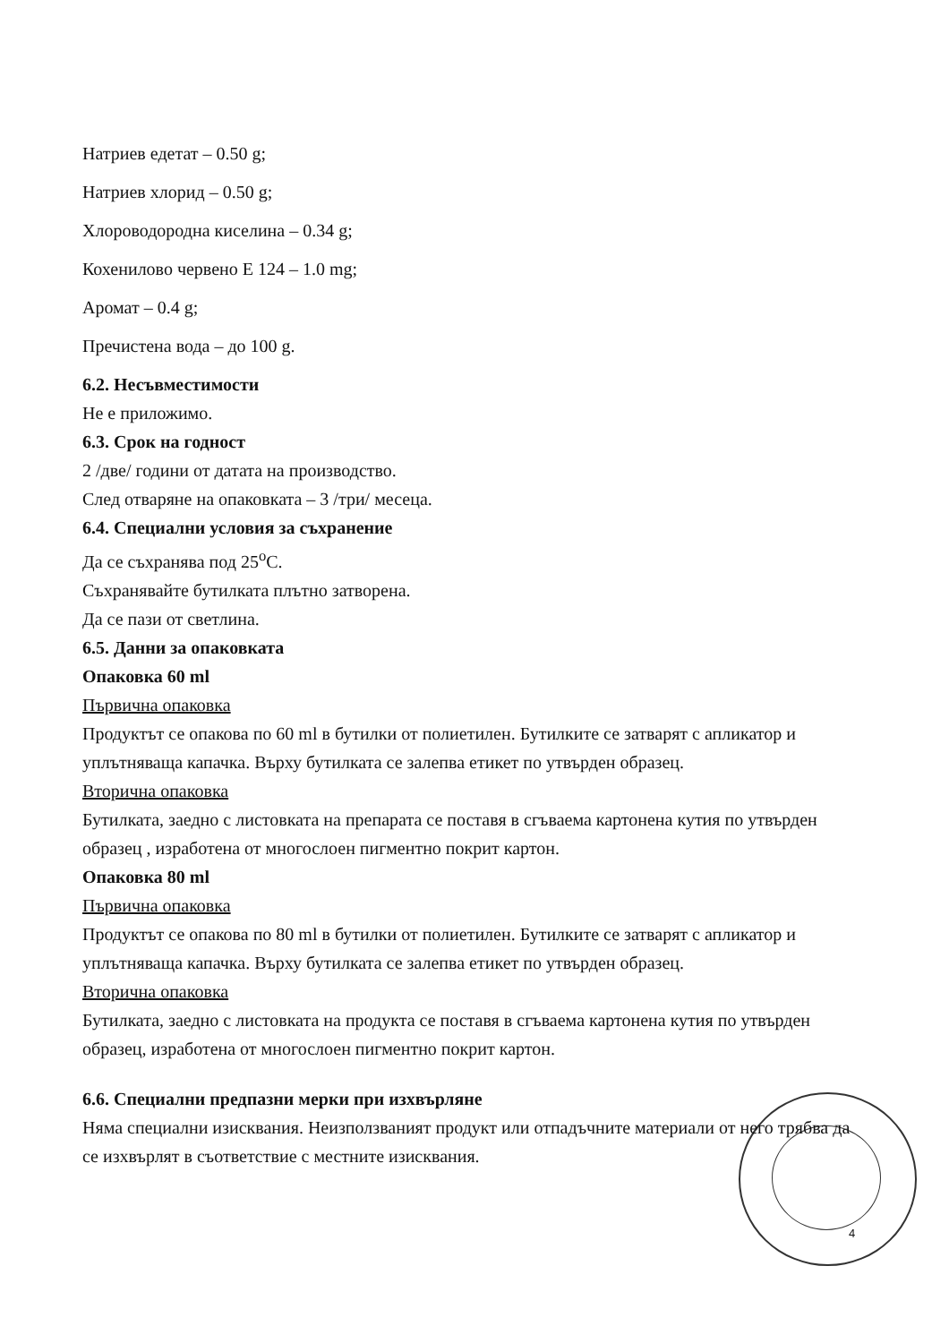Натриев едетат – 0.50 g;
Натриев хлорид – 0.50 g;
Хлороводородна киселина – 0.34 g;
Кохенилово червено Е 124 – 1.0 mg;
Аромат – 0.4 g;
Пречистена вода – до 100 g.
6.2. Несъвместимости
Не е приложимо.
6.3. Срок на годност
2 /две/ години от датата на производство.
След отваряне на опаковката – 3 /три/ месеца.
6.4. Специални условия за съхранение
Да се съхранява под 25<sup>o</sup>C.
Съхранявайте бутилката плътно затворена.
Да се пази от светлина.
6.5. Данни за опаковката
Опаковка 60 ml
Първична опаковка
Продуктът се опакова по 60 ml в бутилки от полиетилен. Бутилките се затварят с апликатор и уплътняваща капачка. Върху бутилката се залепва етикет по утвърден образец.
Вторична опаковка
Бутилката, заедно с листовката на препарата се поставя в сгъваема картонена кутия по утвърден образец , изработена от многослоен пигментно покрит картон.
Опаковка 80 ml
Първична опаковка
Продуктът се опакова по 80 ml в бутилки от полиетилен. Бутилките се затварят с апликатор и уплътняваща капачка. Върху бутилката се залепва етикет по утвърден образец.
Вторична опаковка
Бутилката, заедно с листовката на продукта се поставя в сгъваема картонена кутия по утвърден образец, изработена от многослоен пигментно покрит картон.
6.6. Специални предпазни мерки при изхвърляне
Няма специални изисквания. Неизползваният продукт или отпадъчните материали от него трябва да се изхвърлят в съответствие с местните изисквания.
4